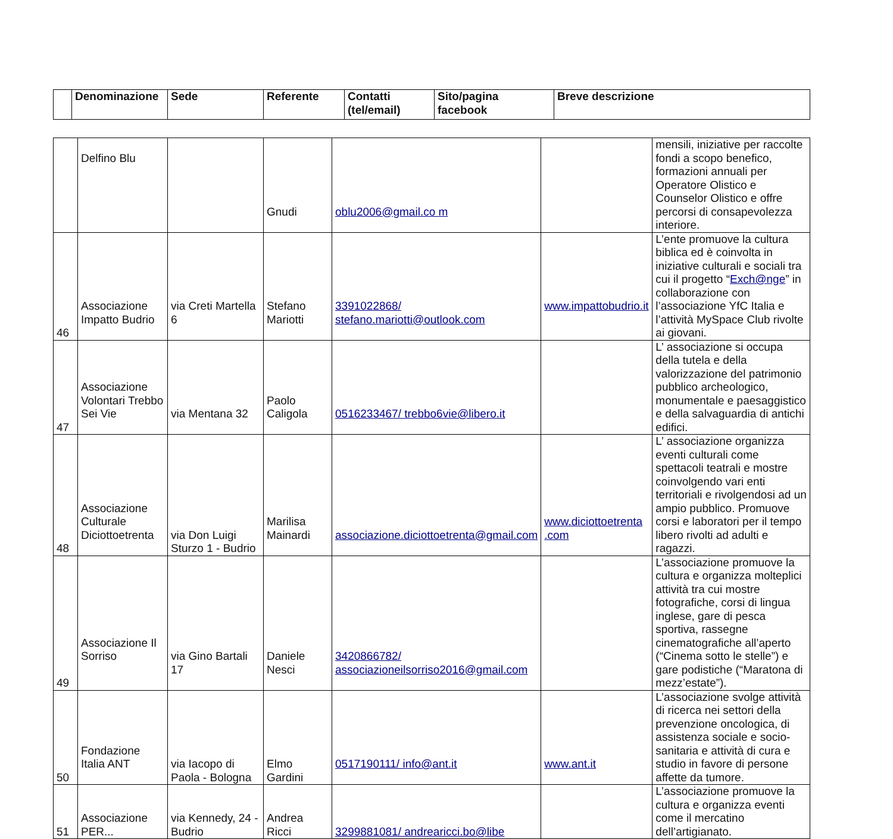| | Denominazione | Sede | Referente | Contatti (tel/email) | Sito/pagina facebook | Breve descrizione |
| --- | --- | --- | --- | --- | --- | --- |
| | Delfino Blu | | Gnudi | oblu2006@gmail.co m | | mensili, iniziative per raccolte fondi a scopo benefico, formazioni annuali per Operatore Olistico e Counselor Olistico e offre percorsi di consapevolezza interiore. |
| 46 | Associazione Impatto Budrio | via Creti Martella 6 | Stefano Mariotti | 3391022868/ stefano.mariotti@outlook.com | www.impattobudrio.it | L’ente promuove la cultura biblica ed è coinvolta in iniziative culturali e sociali tra cui il progetto “ Exch@nge ” in collaborazione con l’associazione YfC Italia e l’attività MySpace Club rivolte ai giovani. |
| 47 | Associazione Volontari Trebbo Sei Vie | via Mentana 32 | Paolo Caligola | 0516233467/ trebbo6vie@libero.it | | L’ associazione si occupa della tutela e della valorizzazione del patrimonio pubblico archeologico, monumentale e paesaggistico e della salvaguardia di antichi edifici. |
| 48 | Associazione Culturale Diciottoetrenta | via Don Luigi Sturzo 1 - Budrio | Marilisa Mainardi | associazione.diciottoetrenta@gmail.com | www.diciottoetrenta .com | L’ associazione organizza eventi culturali come spettacoli teatrali e mostre coinvolgendo vari enti territoriali e rivolgendosi ad un ampio pubblico. Promuove corsi e laboratori per il tempo libero rivolti ad adulti e ragazzi. |
| 49 | Associazione Il Sorriso | via Gino Bartali 17 | Daniele Nesci | 3420866782/ associazioneilsorriso2016@gmail.com | | L’associazione promuove la cultura e organizza molteplici attività tra cui mostre fotografiche, corsi di lingua inglese, gare di pesca sportiva, rassegne cinematografiche all’aperto (“Cinema sotto le stelle”) e gare podistiche (“Maratona di mezz’estate”). |
| 50 | Fondazione Italia ANT | via Iacopo di Paola - Bologna | Elmo Gardini | 0517190111/ info@ant.it | www.ant.it | L’associazione svolge attività di ricerca nei settori della prevenzione oncologica, di assistenza sociale e socio-sanitaria e attività di cura e studio in favore di persone affette da tumore. |
| 51 | Associazione PER... | via Kennedy, 24 - Budrio | Andrea Ricci | 3299881081/ andrearicci.bo@libe | | L’associazione promuove la cultura e organizza eventi come il mercatino dell’artigianato. |